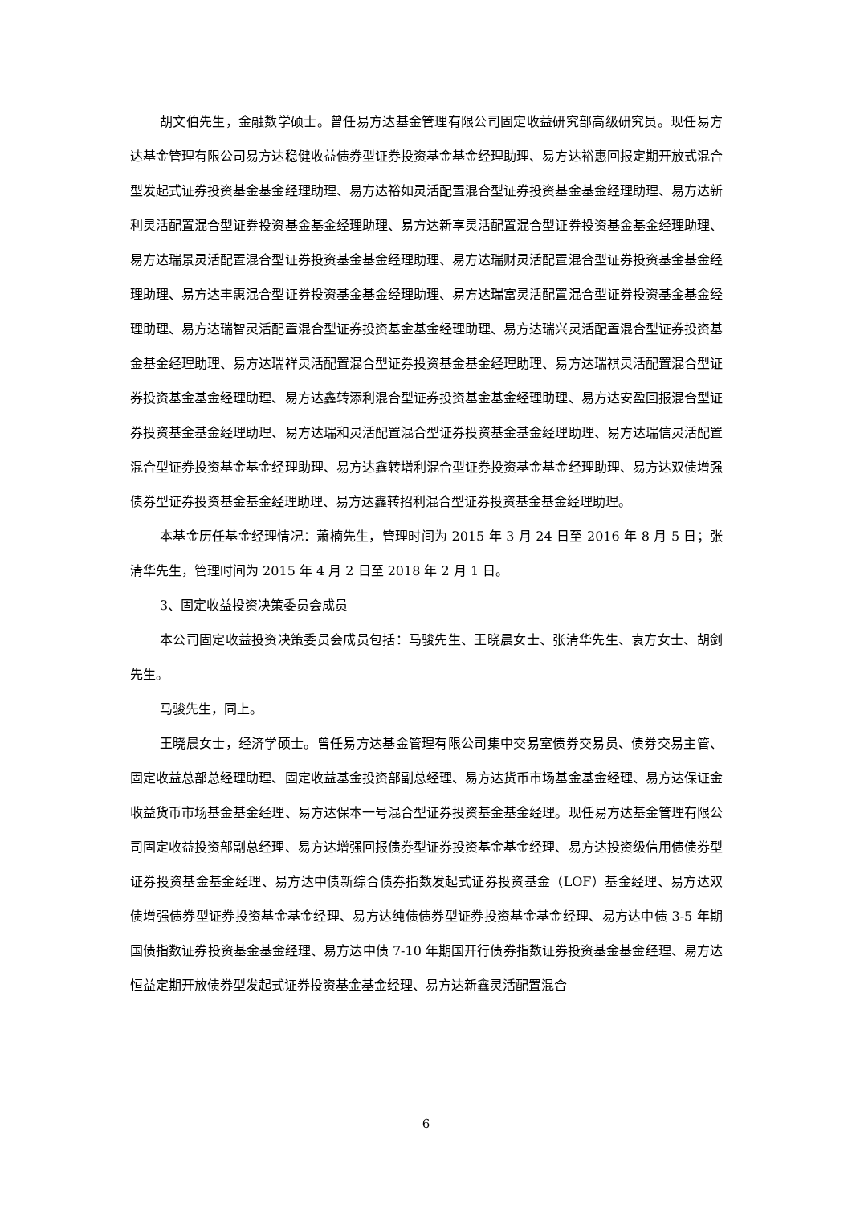胡文伯先生，金融数学硕士。曾任易方达基金管理有限公司固定收益研究部高级研究员。现任易方达基金管理有限公司易方达稳健收益债券型证券投资基金基金经理助理、易方达裕惠回报定期开放式混合型发起式证券投资基金基金经理助理、易方达裕如灵活配置混合型证券投资基金基金经理助理、易方达新利灵活配置混合型证券投资基金基金经理助理、易方达新享灵活配置混合型证券投资基金基金经理助理、易方达瑞景灵活配置混合型证券投资基金基金经理助理、易方达瑞财灵活配置混合型证券投资基金基金经理助理、易方达丰惠混合型证券投资基金基金经理助理、易方达瑞富灵活配置混合型证券投资基金基金经理助理、易方达瑞智灵活配置混合型证券投资基金基金经理助理、易方达瑞兴灵活配置混合型证券投资基金基金经理助理、易方达瑞祥灵活配置混合型证券投资基金基金经理助理、易方达瑞祺灵活配置混合型证券投资基金基金经理助理、易方达鑫转添利混合型证券投资基金基金经理助理、易方达安盈回报混合型证券投资基金基金经理助理、易方达瑞和灵活配置混合型证券投资基金基金经理助理、易方达瑞信灵活配置混合型证券投资基金基金经理助理、易方达鑫转增利混合型证券投资基金基金经理助理、易方达双债增强债券型证券投资基金基金经理助理、易方达鑫转招利混合型证券投资基金基金经理助理。
本基金历任基金经理情况：萧楠先生，管理时间为 2015 年 3 月 24 日至 2016 年 8 月 5 日；张清华先生，管理时间为 2015 年 4 月 2 日至 2018 年 2 月 1 日。
3、固定收益投资决策委员会成员
本公司固定收益投资决策委员会成员包括：马骏先生、王晓晨女士、张清华先生、袁方女士、胡剑先生。
马骏先生，同上。
王晓晨女士，经济学硕士。曾任易方达基金管理有限公司集中交易室债券交易员、债券交易主管、固定收益总部总经理助理、固定收益基金投资部副总经理、易方达货币市场基金基金经理、易方达保证金收益货币市场基金基金经理、易方达保本一号混合型证券投资基金基金经理。现任易方达基金管理有限公司固定收益投资部副总经理、易方达增强回报债券型证券投资基金基金经理、易方达投资级信用债债券型证券投资基金基金经理、易方达中债新综合债券指数发起式证券投资基金（LOF）基金经理、易方达双债增强债券型证券投资基金基金经理、易方达纯债债券型证券投资基金基金经理、易方达中债 3-5 年期国债指数证券投资基金基金经理、易方达中债 7-10 年期国开行债券指数证券投资基金基金经理、易方达恒益定期开放债券型发起式证券投资基金基金经理、易方达新鑫灵活配置混合
6